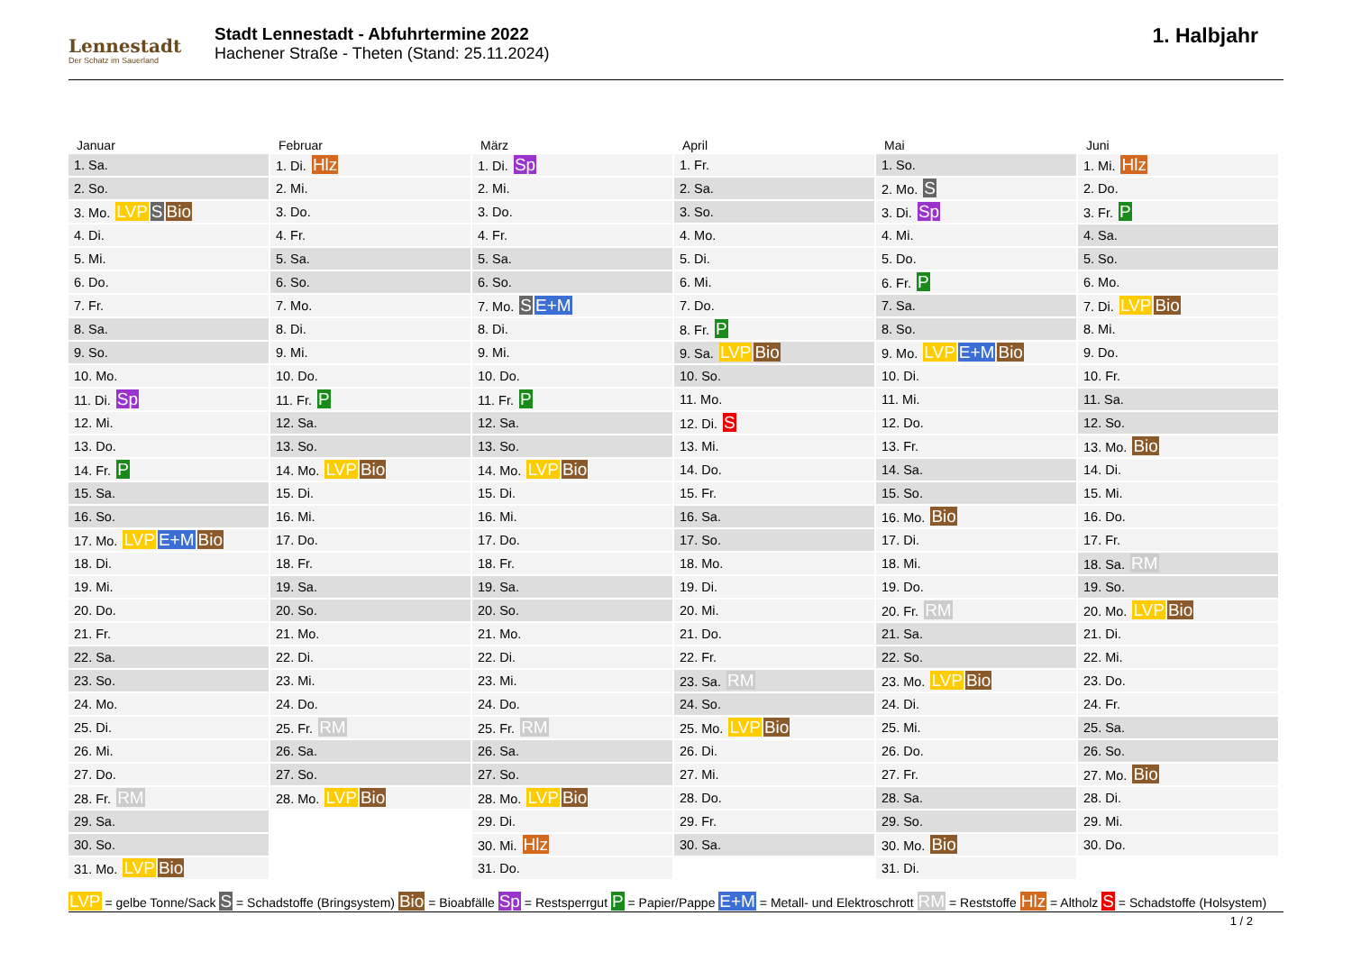Lennestadt
Der Schatz im Sauerland
Stadt Lennestadt - Abfuhrtermine 2022
Hachener Straße - Theten (Stand: 25.11.2024)
1. Halbjahr
Januar
| 1. Sa. |
| 2. So. |
| 3. Mo. LVP S Bio |
| 4. Di. |
| 5. Mi. |
| 6. Do. |
| 7. Fr. |
| 8. Sa. |
| 9. So. |
| 10. Mo. |
| 11. Di. Sp |
| 12. Mi. |
| 13. Do. |
| 14. Fr. P |
| 15. Sa. |
| 16. So. |
| 17. Mo. LVP E+M Bio |
| 18. Di. |
| 19. Mi. |
| 20. Do. |
| 21. Fr. |
| 22. Sa. |
| 23. So. |
| 24. Mo. |
| 25. Di. |
| 26. Mi. |
| 27. Do. |
| 28. Fr. RM |
| 29. Sa. |
| 30. So. |
| 31. Mo. LVP Bio |
Februar
| 1. Di. Hlz |
| 2. Mi. |
| 3. Do. |
| 4. Fr. |
| 5. Sa. |
| 6. So. |
| 7. Mo. |
| 8. Di. |
| 9. Mi. |
| 10. Do. |
| 11. Fr. P |
| 12. Sa. |
| 13. So. |
| 14. Mo. LVP Bio |
| 15. Di. |
| 16. Mi. |
| 17. Do. |
| 18. Fr. |
| 19. Sa. |
| 20. So. |
| 21. Mo. |
| 22. Di. |
| 23. Mi. |
| 24. Do. |
| 25. Fr. RM |
| 26. Sa. |
| 27. So. |
| 28. Mo. LVP Bio |
März
| 1. Di. Sp |
| 2. Mi. |
| 3. Do. |
| 4. Fr. |
| 5. Sa. |
| 6. So. |
| 7. Mo. S E+M |
| 8. Di. |
| 9. Mi. |
| 10. Do. |
| 11. Fr. P |
| 12. Sa. |
| 13. So. |
| 14. Mo. LVP Bio |
| 15. Di. |
| 16. Mi. |
| 17. Do. |
| 18. Fr. |
| 19. Sa. |
| 20. So. |
| 21. Mo. |
| 22. Di. |
| 23. Mi. |
| 24. Do. |
| 25. Fr. RM |
| 26. Sa. |
| 27. So. |
| 28. Mo. LVP Bio |
| 29. Di. |
| 30. Mi. Hlz |
| 31. Do. |
April
| 1. Fr. |
| 2. Sa. |
| 3. So. |
| 4. Mo. |
| 5. Di. |
| 6. Mi. |
| 7. Do. |
| 8. Fr. P |
| 9. Sa. LVP Bio |
| 10. So. |
| 11. Mo. |
| 12. Di. S |
| 13. Mi. |
| 14. Do. |
| 15. Fr. |
| 16. Sa. |
| 17. So. |
| 18. Mo. |
| 19. Di. |
| 20. Mi. |
| 21. Do. |
| 22. Fr. |
| 23. Sa. RM |
| 24. So. |
| 25. Mo. LVP Bio |
| 26. Di. |
| 27. Mi. |
| 28. Do. |
| 29. Fr. |
| 30. Sa. |
Mai
| 1. So. |
| 2. Mo. S |
| 3. Di. Sp |
| 4. Mi. |
| 5. Do. |
| 6. Fr. P |
| 7. Sa. |
| 8. So. |
| 9. Mo. LVP E+M Bio |
| 10. Di. |
| 11. Mi. |
| 12. Do. |
| 13. Fr. |
| 14. Sa. |
| 15. So. |
| 16. Mo. Bio |
| 17. Di. |
| 18. Mi. |
| 19. Do. |
| 20. Fr. RM |
| 21. Sa. |
| 22. So. |
| 23. Mo. LVP Bio |
| 24. Di. |
| 25. Mi. |
| 26. Do. |
| 27. Fr. |
| 28. Sa. |
| 29. So. |
| 30. Mo. Bio |
| 31. Di. |
Juni
| 1. Mi. Hlz |
| 2. Do. |
| 3. Fr. P |
| 4. Sa. |
| 5. So. |
| 6. Mo. |
| 7. Di. LVP Bio |
| 8. Mi. |
| 9. Do. |
| 10. Fr. |
| 11. Sa. |
| 12. So. |
| 13. Mo. Bio |
| 14. Di. |
| 15. Mi. |
| 16. Do. |
| 17. Fr. |
| 18. Sa. RM |
| 19. So. |
| 20. Mo. LVP Bio |
| 21. Di. |
| 22. Mi. |
| 23. Do. |
| 24. Fr. |
| 25. Sa. |
| 26. So. |
| 27. Mo. Bio |
| 28. Di. |
| 29. Mi. |
| 30. Do. |
LVP = gelbe Tonne/Sack S = Schadstoffe (Bringsystem) Bio = Bioabfälle Sp = Restsperrgut P = Papier/Pappe E+M = Metall- und Elektroschrott RM = Reststoffe Hlz = Altholz S = Schadstoffe (Holsystem)
1 / 2